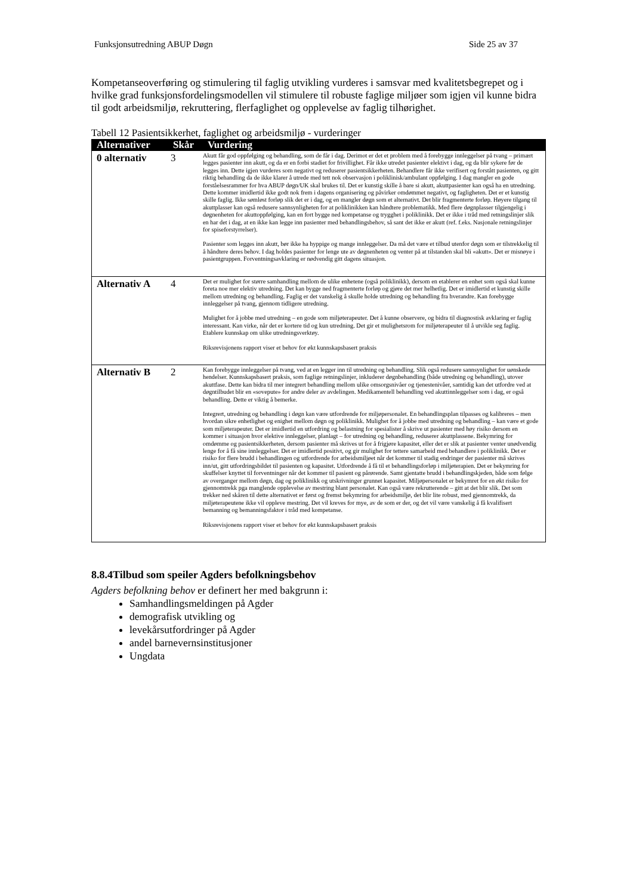Funksjonsutredning ABUP Døgn Side 25 av 37
Kompetanseoverføring og stimulering til faglig utvikling vurderes i samsvar med kvalitetsbegrepet og i hvilke grad funksjonsfordelingsmodellen vil stimulere til robuste faglige miljøer som igjen vil kunne bidra til godt arbeidsmiljø, rekruttering, flerfaglighet og opplevelse av faglig tilhørighet.
Tabell 12 Pasientsikkerhet, faglighet og arbeidsmiljø - vurderinger
| Alternativer | Skår | Vurdering |
| --- | --- | --- |
| 0 alternativ | 3 | Akutt får god oppfølging og behandling, som de får i dag. Derimot er det et problem med å forebygge innleggelser på tvang – primært legges pasienter inn akutt, og da er en forbi stadiet for frivillighet. Får ikke utredet pasienter elektivt i dag, og da blir sykere før de legges inn. Dette igjen vurderes som negativt og reduserer pasientsikkerheten. Behandlere får ikke verifisert og forstått pasienten, og gitt riktig behandling da de ikke klarer å utrede med tett nok observasjon i poliklinisk/ambulant oppfølging. I dag mangler en gode forståelsesrammer for hva ABUP døgn/UK skal brukes til. Det er kunstig skille å bare si akutt, akuttpasienter kan også ha en utredning. Dette kommer imidlertid ikke godt nok frem i dagens organisering og påvirker omdømmet negativt, og fagligheten. Det er et kunstig skille faglig. Ikke sømløst forløp slik det er i dag, og en mangler døgn som et alternativt. Det blir fragmenterte forløp. Høyere tilgang til akuttplasser kan også redusere sannsynligheten for at poliklinikken kan håndtere problematikk. Med flere døgnplasser tilgjengelig i døgnenheten for akuttoppfølging, kan en fort bygge ned kompetanse og trygghet i poliklinikk. Det er ikke i tråd med retningslinjer slik en har det i dag, at en ikke kan legge inn pasienter med behandlingsbehov, så sant det ikke er akutt (ref. f.eks. Nasjonale retningslinjer for spiseforstyrrelser). Pasienter som legges inn akutt, bør ikke ha hyppige og mange innleggelser. Da må det være et tilbud utenfor døgn som er tilstrekkelig til å håndtere deres behov. I dag holdes pasienter for lenge ute av døgnenheten og venter på at tilstanden skal bli «akutt». Det er misnøye i pasientgruppen. Forventningsavklaring er nødvendig gitt dagens situasjon. |
| Alternativ A | 4 | Det er mulighet for større samhandling mellom de ulike enhetene (også poliklinikk), dersom en etablerer en enhet som også skal kunne foreta noe mer elektiv utredning. Det kan bygge ned fragmenterte forløp og gjøre det mer helhetlig. Det er imidlertid et kunstig skille mellom utredning og behandling. Faglig er det vanskelig å skulle holde utredning og behandling fra hverandre. Kan forebygge innleggelser på tvang, gjennom tidligere utredning. Mulighet for å jobbe med utredning – en gode som miljøterapeuter. Det å kunne observere, og bidra til diagnostisk avklaring er faglig interessant. Kan virke, når det er kortere tid og kun utredning. Det gir et mulighetsrom for miljøterapeuter til å utvikle seg faglig. Etablere kunnskap om ulike utredningsverktøy. Riksrevisjonens rapport viser et behov for økt kunnskapsbasert praksis |
| Alternativ B | 2 | Kan forebygge innleggelser på tvang, ved at en legger inn til utredning og behandling. Slik også redusere sannsynlighet for uønskede hendelser. Kunnskapsbasert praksis, som faglige retningslinjer, inkluderer døgnbehandling (både utredning og behandling), utover akuttfase. Dette kan bidra til mer integrert behandling mellom ulike omsorgsnivåer og tjenestenivåer, samtidig kan det utfordre ved at døgntilbudet blir en «sovepute» for andre deler av avdelingen. Medikamentell behandling ved akuttinnleggelser som i dag, er også behandling. Dette er viktig å bemerke. Integrert, utredning og behandling i døgn kan være utfordrende for miljøpersonalet. En behandlingsplan tilpasses og kalibreres – men hvordan sikre enhetlighet og enighet mellom døgn og poliklinikk. Mulighet for å jobbe med utredning og behandling – kan være et gode som miljøterapeuter. Det er imidlertid en utfordring og belastning for spesialister å skrive ut pasienter med høy risiko dersom en kommer i situasjon hvor elektive innleggelser, planlagt – for utredning og behandling, reduserer akuttplassene. Bekymring for omdømme og pasientsikkerheten, dersom pasienter må skrives ut for å frigjøre kapasitet, eller det er slik at pasienter venter unødvendig lenge for å få sine innleggelser. Det er imidlertid positivt, og gir mulighet for tettere samarbeid med behandlere i poliklinikk. Det er risiko for flere brudd i behandlingen og utfordrende for arbeidsmiljøet når det kommer til stadig endringer der pasienter må skrives inn/ut, gitt utfordringsbildet til pasienten og kapasitet. Utfordrende å få til et behandlingsforløp i miljøterapien. Det er bekymring for skuffelser knyttet til forventninger når det kommer til pasient og pårørende. Samt gjentatte brudd i behandlingskjeden, både som følge av overganger mellom døgn, dag og poliklinikk og utskrivninger grunnet kapasitet. Miljøpersonalet er bekymret for en økt risiko for gjennomtrekk pga manglende opplevelse av mestring blant personalet. Kan også være rekrutterende – gitt at det blir slik. Det som trekker ned skåren til dette alternativet er først og fremst bekymring for arbeidsmiljø, det blir lite robust, med gjennomtrekk, da miljøterapeutene ikke vil oppleve mestring. Det vil kreves for mye, av de som er der, og det vil være vanskelig å få kvalifisert bemanning og bemanningsfaktor i tråd med kompetanse. Riksrevisjonens rapport viser et behov for økt kunnskapsbasert praksis |
8.8.4Tilbud som speiler Agders befolkningsbehov
Agders befolkning behov er definert her med bakgrunn i:
Samhandlingsmeldingen på Agder
demografisk utvikling og
levekårsutfordringer på Agder
andel barnevernsinstitusjoner
Ungdata